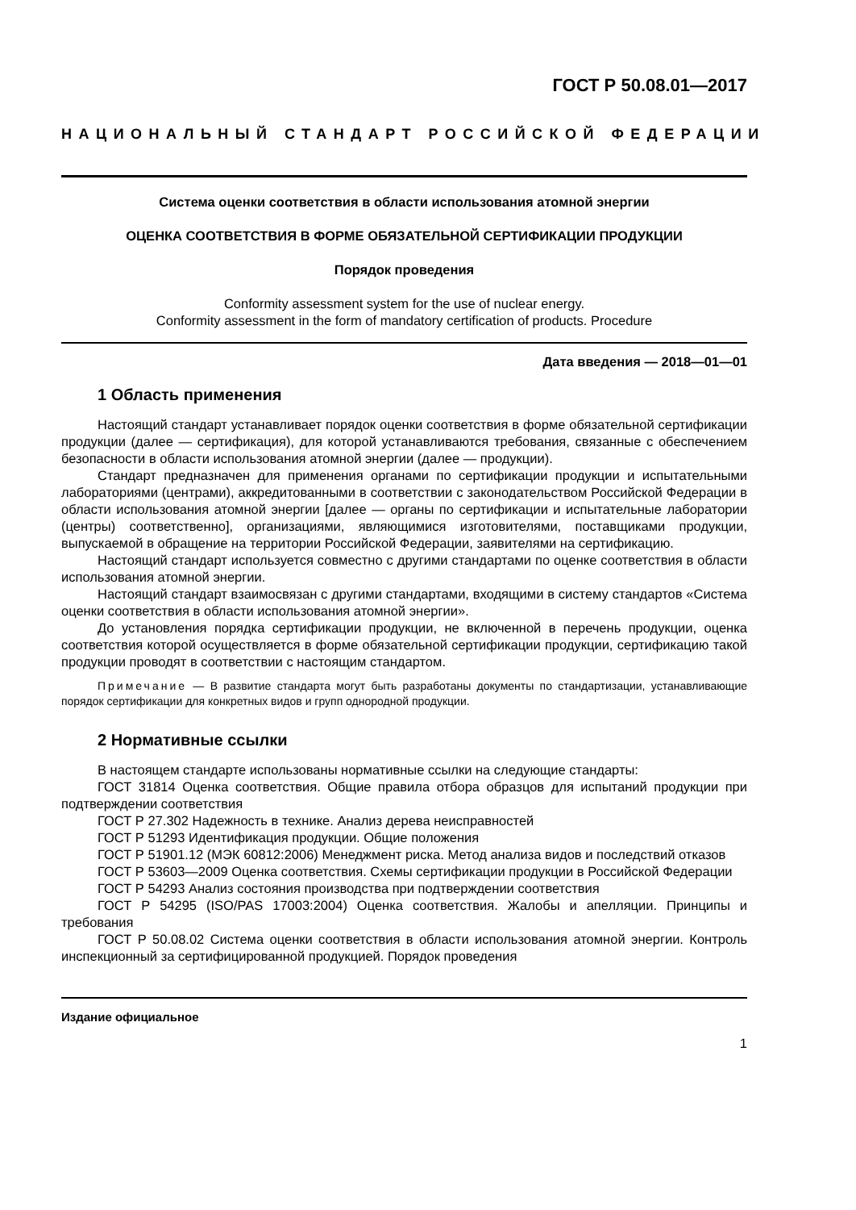ГОСТ Р 50.08.01—2017
НАЦИОНАЛЬНЫЙ СТАНДАРТ РОССИЙСКОЙ ФЕДЕРАЦИИ
Система оценки соответствия в области использования атомной энергии
ОЦЕНКА СООТВЕТСТВИЯ В ФОРМЕ ОБЯЗАТЕЛЬНОЙ СЕРТИФИКАЦИИ ПРОДУКЦИИ
Порядок проведения
Conformity assessment system for the use of nuclear energy.
Conformity assessment in the form of mandatory certification of products. Procedure
Дата введения — 2018—01—01
1 Область применения
Настоящий стандарт устанавливает порядок оценки соответствия в форме обязательной серти­фикации продукции (далее — сертификация), для которой устанавливаются требования, связанные с обеспечением безопасности в области использования атомной энергии (далее — продукции).
Стандарт предназначен для применения органами по сертификации продукции и испытательными лабораториями (центрами), аккредитованными в соответствии с законодательством Российской Феде­рации в области использования атомной энергии [далее — органы по сертификации и испытательные лаборатории (центры) соответственно], организациями, являющимися изготовителями, поставщиками продукции, выпускаемой в обращение на территории Российской Федерации, заявителями на серти­фикацию.
Настоящий стандарт используется совместно с другими стандартами по оценке соответствия в области использования атомной энергии.
Настоящий стандарт взаимосвязан с другими стандартами, входящими в систему стандартов «Система оценки соответствия в области использования атомной энергии».
До установления порядка сертификации продукции, не включенной в перечень продукции, оценка соответствия которой осуществляется в форме обязательной сертификации продукции, сертификацию такой продукции проводят в соответствии с настоящим стандартом.
Примечание — В развитие стандарта могут быть разработаны документы по стандартизации, устанав­ливающие порядок сертификации для конкретных видов и групп однородной продукции.
2 Нормативные ссылки
В настоящем стандарте использованы нормативные ссылки на следующие стандарты:
ГОСТ 31814 Оценка соответствия. Общие правила отбора образцов для испытаний продукции при подтверждении соответствия
ГОСТ Р 27.302 Надежность в технике. Анализ дерева неисправностей
ГОСТ Р 51293 Идентификация продукции. Общие положения
ГОСТ Р 51901.12 (МЭК 60812:2006) Менеджмент риска. Метод анализа видов и последствий от­казов
ГОСТ Р 53603—2009 Оценка соответствия. Схемы сертификации продукции в Российской Феде­рации
ГОСТ Р 54293 Анализ состояния производства при подтверждении соответствия
ГОСТ Р 54295 (ISO/PAS 17003:2004) Оценка соответствия. Жалобы и апелляции. Принципы и требования
ГОСТ Р 50.08.02 Система оценки соответствия в области использования атомной энергии. Кон­троль инспекционный за сертифицированной продукцией. Порядок проведения
Издание официальное
1